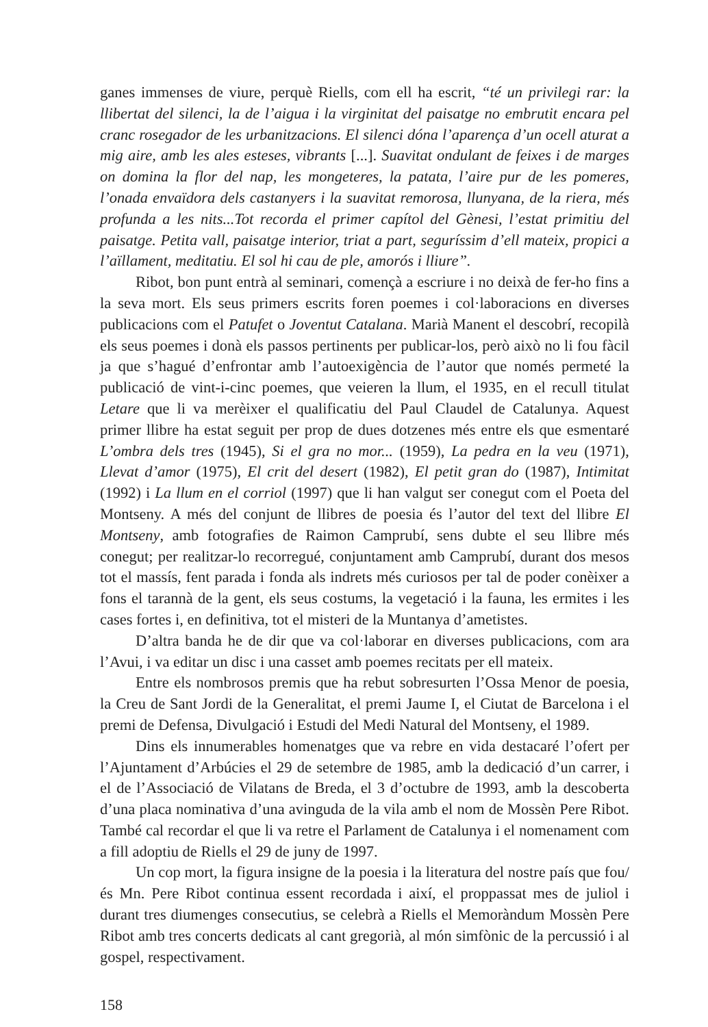ganes immenses de viure, perquè Riells, com ell ha escrit, “té un privilegi rar: la llibertat del silenci, la de l’aigua i la virginitat del paisatge no embrutit encara pel cranc rosegador de les urbanitzacions. El silenci dóna l’aparença d’un ocell aturat a mig aire, amb les ales esteses, vibrants [...]. Suavitat ondulant de feixes i de marges on domina la flor del nap, les mongeteres, la patata, l’aire pur de les pomeres, l’onada envaïdora dels castanyers i la suavitat remorosa, llunyana, de la riera, més profunda a les nits...Tot recorda el primer capítol del Gènesi, l’estat primitiu del paisatge. Petita vall, paisatge interior, triat a part, seguríssim d’ell mateix, propici a l’aïllament, meditatiu. El sol hi cau de ple, amorós i lliure”.
Ribot, bon punt entrà al seminari, començà a escriure i no deixà de fer-ho fins a la seva mort. Els seus primers escrits foren poemes i col·laboracions en diverses publicacions com el Patufet o Joventut Catalana. Marià Manent el descobrí, recopilà els seus poemes i donà els passos pertinents per publicar-los, però això no li fou fàcil ja que s’hagué d’enfrontar amb l’autoexigència de l’autor que només permeté la publicació de vint-i-cinc poemes, que veieren la llum, el 1935, en el recull titulat Letare que li va merèixer el qualificatiu del Paul Claudel de Catalunya. Aquest primer llibre ha estat seguit per prop de dues dotzenes més entre els que esmentaré L’ombra dels tres (1945), Si el gra no mor... (1959), La pedra en la veu (1971), Llevat d’amor (1975), El crit del desert (1982), El petit gran do (1987), Intimitat (1992) i La llum en el corriol (1997) que li han valgut ser conegut com el Poeta del Montseny. A més del conjunt de llibres de poesia és l’autor del text del llibre El Montseny, amb fotografies de Raimon Camprubí, sens dubte el seu llibre més conegut; per realitzar-lo recorregué, conjuntament amb Camprubí, durant dos mesos tot el massís, fent parada i fonda als indrets més curiosos per tal de poder conèixer a fons el tarannà de la gent, els seus costums, la vegetació i la fauna, les ermites i les cases fortes i, en definitiva, tot el misteri de la Muntanya d’ametistes.
D’altra banda he de dir que va col·laborar en diverses publicacions, com ara l’Avui, i va editar un disc i una casset amb poemes recitats per ell mateix.
Entre els nombrosos premis que ha rebut sobresurten l’Ossa Menor de poesia, la Creu de Sant Jordi de la Generalitat, el premi Jaume I, el Ciutat de Barcelona i el premi de Defensa, Divulgació i Estudi del Medi Natural del Montseny, el 1989.
Dins els innumerables homenatges que va rebre en vida destacaré l’ofert per l’Ajuntament d’Arbúcies el 29 de setembre de 1985, amb la dedicació d’un carrer, i el de l’Associació de Vilatans de Breda, el 3 d’octubre de 1993, amb la descoberta d’una placa nominativa d’una avinguda de la vila amb el nom de Mossèn Pere Ribot. També cal recordar el que li va retre el Parlament de Catalunya i el nomenament com a fill adoptiu de Riells el 29 de juny de 1997.
Un cop mort, la figura insigne de la poesia i la literatura del nostre país que fou/és Mn. Pere Ribot continua essent recordada i així, el proppassat mes de juliol i durant tres diumenges consecutius, se celebrà a Riells el Memoràndum Mossèn Pere Ribot amb tres concerts dedicats al cant gregorià, al món simfònic de la percussió i al gospel, respectivament.
158